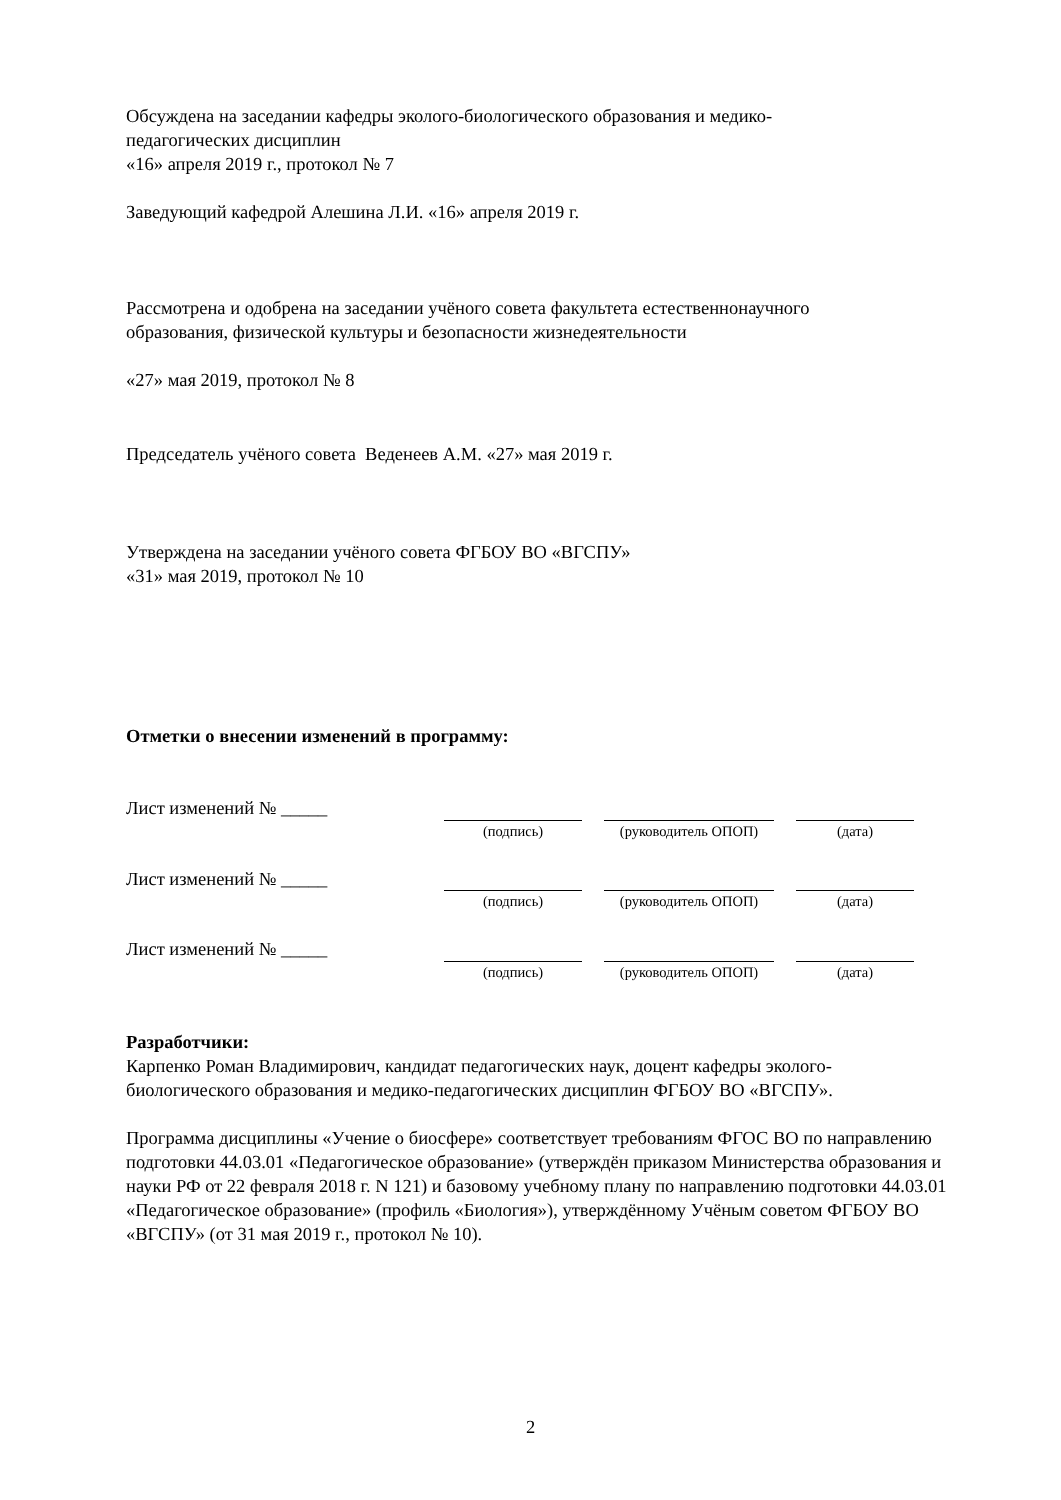Обсуждена на заседании кафедры эколого-биологического образования и медико-
педагогических дисциплин
«16» апреля 2019 г., протокол № 7
Заведующий кафедрой Алешина Л.И. «16» апреля 2019 г.
Рассмотрена и одобрена на заседании учёного совета факультета естественнонаучного
образования, физической культуры и безопасности жизнедеятельности
«27» мая 2019, протокол № 8
Председатель учёного совета Веденеев А.М. «27» мая 2019 г.
Утверждена на заседании учёного совета ФГБОУ ВО «ВГСПУ»
«31» мая 2019, протокол № 10
Отметки о внесении изменений в программу:
| Лист изменений № _____ | | | | | |
| | (подпись) | | (руководитель ОПОП) | | (дата) |
| Лист изменений № _____ | | | | | |
| | (подпись) | | (руководитель ОПОП) | | (дата) |
| Лист изменений № _____ | | | | | |
| | (подпись) | | (руководитель ОПОП) | | (дата) |
Разработчики:
Карпенко Роман Владимирович, кандидат педагогических наук, доцент кафедры эколого-
биологического образования и медико-педагогических дисциплин ФГБОУ ВО «ВГСПУ».
Программа дисциплины «Учение о биосфере» соответствует требованиям ФГОС ВО по направлению подготовки 44.03.01 «Педагогическое образование» (утверждён приказом Министерства образования и науки РФ от 22 февраля 2018 г. N 121) и базовому учебному плану по направлению подготовки 44.03.01 «Педагогическое образование» (профиль «Биология»), утверждённому Учёным советом ФГБОУ ВО «ВГСПУ» (от 31 мая 2019 г., протокол № 10).
2